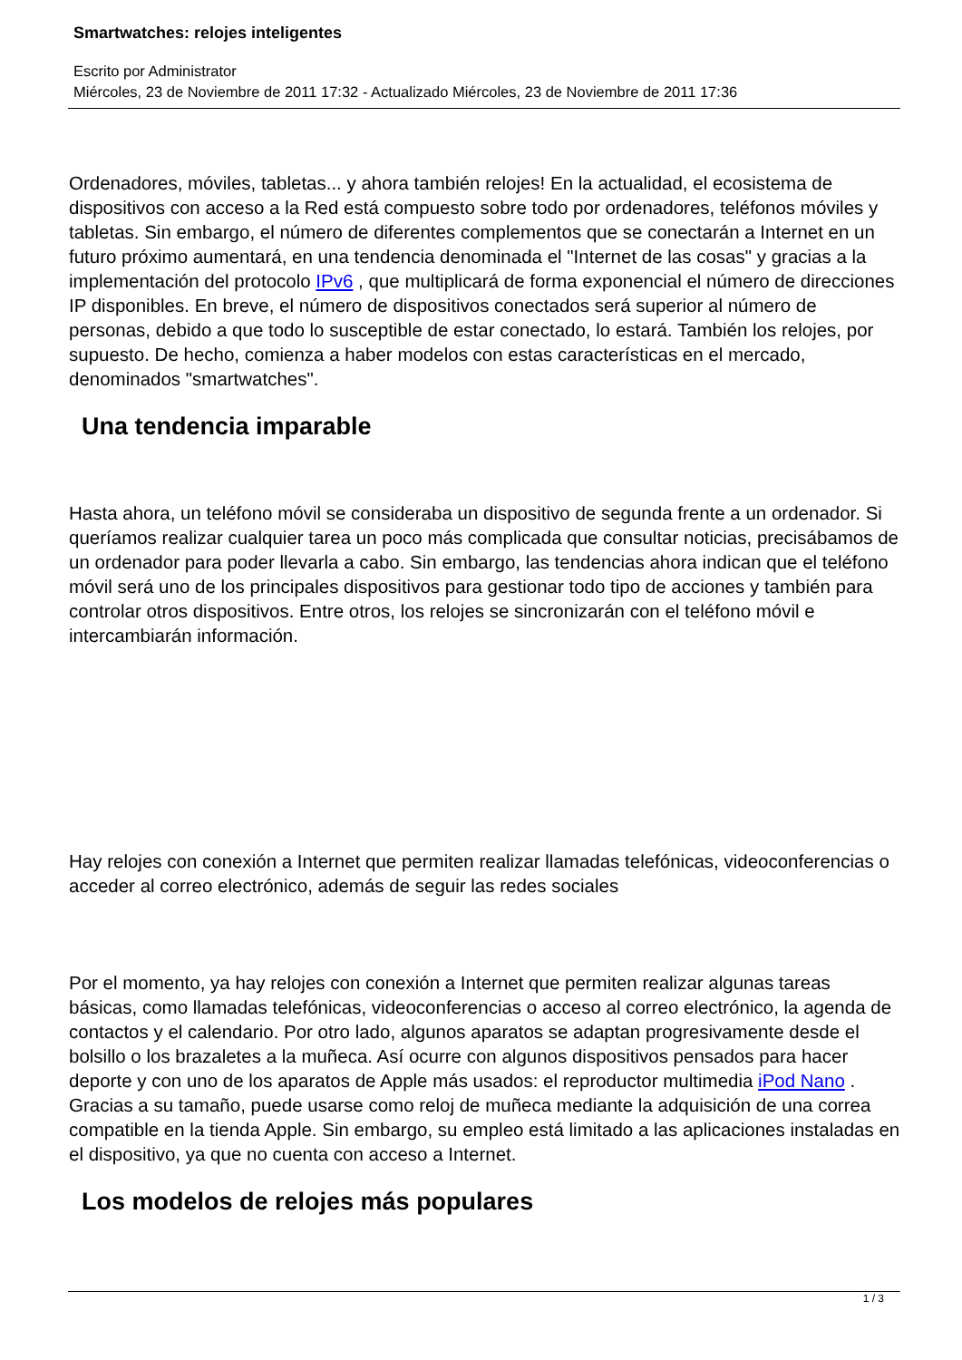Smartwatches: relojes inteligentes
Escrito por Administrator
Miércoles, 23 de Noviembre de 2011 17:32 - Actualizado Miércoles, 23 de Noviembre de 2011 17:36
Ordenadores, móviles, tabletas... y ahora también relojes! En la actualidad, el ecosistema de dispositivos con acceso a la Red está compuesto sobre todo por ordenadores, teléfonos móviles y tabletas. Sin embargo, el número de diferentes complementos que se conectarán a Internet en un futuro próximo aumentará, en una tendencia denominada el "Internet de las cosas" y gracias a la implementación del protocolo IPv6 , que multiplicará de forma exponencial el número de direcciones IP disponibles. En breve, el número de dispositivos conectados será superior al número de personas, debido a que todo lo susceptible de estar conectado, lo estará. También los relojes, por supuesto. De hecho, comienza a haber modelos con estas características en el mercado, denominados "smartwatches".
Una tendencia imparable
Hasta ahora, un teléfono móvil se consideraba un dispositivo de segunda frente a un ordenador. Si queríamos realizar cualquier tarea un poco más complicada que consultar noticias, precisábamos de un ordenador para poder llevarla a cabo. Sin embargo, las tendencias ahora indican que el teléfono móvil será uno de los principales dispositivos para gestionar todo tipo de acciones y también para controlar otros dispositivos. Entre otros, los relojes se sincronizarán con el teléfono móvil e intercambiarán información.
Hay relojes con conexión a Internet que permiten realizar llamadas telefónicas, videoconferencias o acceder al correo electrónico, además de seguir las redes sociales
Por el momento, ya hay relojes con conexión a Internet que permiten realizar algunas tareas básicas, como llamadas telefónicas, videoconferencias o acceso al correo electrónico, la agenda de contactos y el calendario. Por otro lado, algunos aparatos se adaptan progresivamente desde el bolsillo o los brazaletes a la muñeca. Así ocurre con algunos dispositivos pensados para hacer deporte y con uno de los aparatos de Apple más usados: el reproductor multimedia iPod Nano . Gracias a su tamaño, puede usarse como reloj de muñeca mediante la adquisición de una correa compatible en la tienda Apple. Sin embargo, su empleo está limitado a las aplicaciones instaladas en el dispositivo, ya que no cuenta con acceso a Internet.
Los modelos de relojes más populares
1 / 3